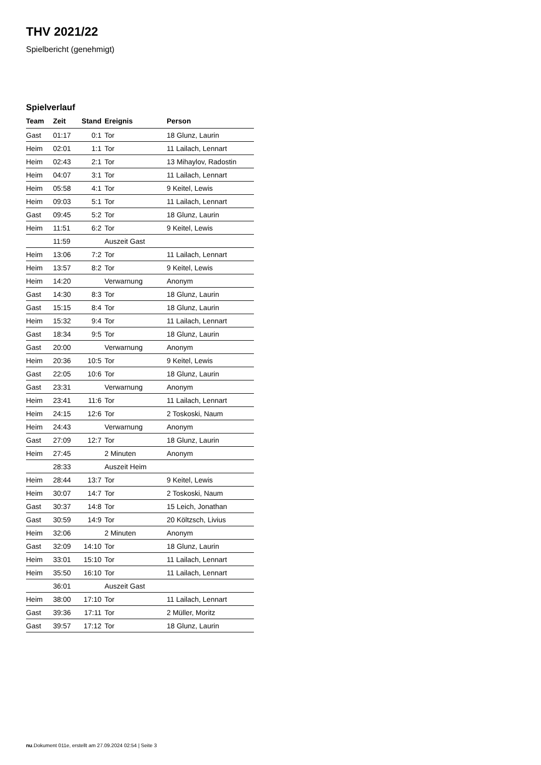THV 2021/22
Spielbericht (genehmigt)
Spielverlauf
| Team | Zeit | Stand | Ereignis | Person |
| --- | --- | --- | --- | --- |
| Gast | 01:17 | 0:1 | Tor | 18 Glunz, Laurin |
| Heim | 02:01 | 1:1 | Tor | 11 Lailach, Lennart |
| Heim | 02:43 | 2:1 | Tor | 13 Mihaylov, Radostin |
| Heim | 04:07 | 3:1 | Tor | 11 Lailach, Lennart |
| Heim | 05:58 | 4:1 | Tor | 9 Keitel, Lewis |
| Heim | 09:03 | 5:1 | Tor | 11 Lailach, Lennart |
| Gast | 09:45 | 5:2 | Tor | 18 Glunz, Laurin |
| Heim | 11:51 | 6:2 | Tor | 9 Keitel, Lewis |
| | 11:59 | | Auszeit Gast | |
| Heim | 13:06 | 7:2 | Tor | 11 Lailach, Lennart |
| Heim | 13:57 | 8:2 | Tor | 9 Keitel, Lewis |
| Heim | 14:20 | | Verwarnung | Anonym |
| Gast | 14:30 | 8:3 | Tor | 18 Glunz, Laurin |
| Gast | 15:15 | 8:4 | Tor | 18 Glunz, Laurin |
| Heim | 15:32 | 9:4 | Tor | 11 Lailach, Lennart |
| Gast | 18:34 | 9:5 | Tor | 18 Glunz, Laurin |
| Gast | 20:00 | | Verwarnung | Anonym |
| Heim | 20:36 | 10:5 | Tor | 9 Keitel, Lewis |
| Gast | 22:05 | 10:6 | Tor | 18 Glunz, Laurin |
| Gast | 23:31 | | Verwarnung | Anonym |
| Heim | 23:41 | 11:6 | Tor | 11 Lailach, Lennart |
| Heim | 24:15 | 12:6 | Tor | 2 Toskoski, Naum |
| Heim | 24:43 | | Verwarnung | Anonym |
| Gast | 27:09 | 12:7 | Tor | 18 Glunz, Laurin |
| Heim | 27:45 | | 2 Minuten | Anonym |
| | 28:33 | | Auszeit Heim | |
| Heim | 28:44 | 13:7 | Tor | 9 Keitel, Lewis |
| Heim | 30:07 | 14:7 | Tor | 2 Toskoski, Naum |
| Gast | 30:37 | 14:8 | Tor | 15 Leich, Jonathan |
| Gast | 30:59 | 14:9 | Tor | 20 Költzsch, Livius |
| Heim | 32:06 | | 2 Minuten | Anonym |
| Gast | 32:09 | 14:10 | Tor | 18 Glunz, Laurin |
| Heim | 33:01 | 15:10 | Tor | 11 Lailach, Lennart |
| Heim | 35:50 | 16:10 | Tor | 11 Lailach, Lennart |
| | 36:01 | | Auszeit Gast | |
| Heim | 38:00 | 17:10 | Tor | 11 Lailach, Lennart |
| Gast | 39:36 | 17:11 | Tor | 2 Müller, Moritz |
| Gast | 39:57 | 17:12 | Tor | 18 Glunz, Laurin |
nu.Dokument 011e, erstellt am 27.09.2024 02:54 | Seite 3